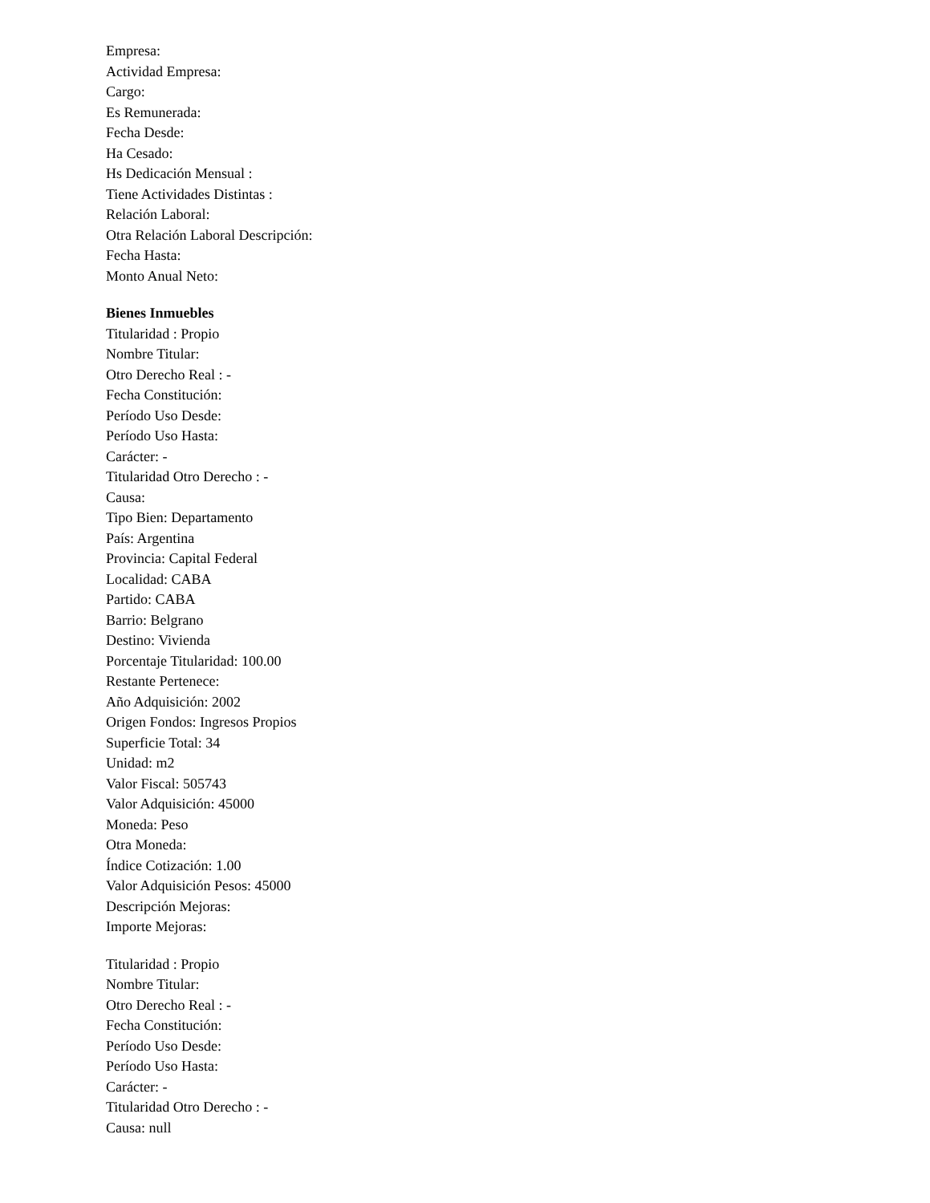Empresa:
Actividad Empresa:
Cargo:
Es Remunerada:
Fecha Desde:
Ha Cesado:
Hs Dedicación Mensual :
Tiene Actividades Distintas :
Relación Laboral:
Otra Relación Laboral Descripción:
Fecha Hasta:
Monto Anual Neto:
Bienes Inmuebles
Titularidad : Propio
Nombre Titular:
Otro Derecho Real : -
Fecha Constitución:
Período Uso Desde:
Período Uso Hasta:
Carácter: -
Titularidad Otro Derecho : -
Causa:
Tipo Bien: Departamento
País: Argentina
Provincia: Capital Federal
Localidad: CABA
Partido: CABA
Barrio: Belgrano
Destino: Vivienda
Porcentaje Titularidad: 100.00
Restante Pertenece:
Año Adquisición: 2002
Origen Fondos: Ingresos Propios
Superficie Total: 34
Unidad: m2
Valor Fiscal: 505743
Valor Adquisición: 45000
Moneda: Peso
Otra Moneda:
Índice Cotización: 1.00
Valor Adquisición Pesos: 45000
Descripción Mejoras:
Importe Mejoras:
Titularidad : Propio
Nombre Titular:
Otro Derecho Real : -
Fecha Constitución:
Período Uso Desde:
Período Uso Hasta:
Carácter: -
Titularidad Otro Derecho : -
Causa: null